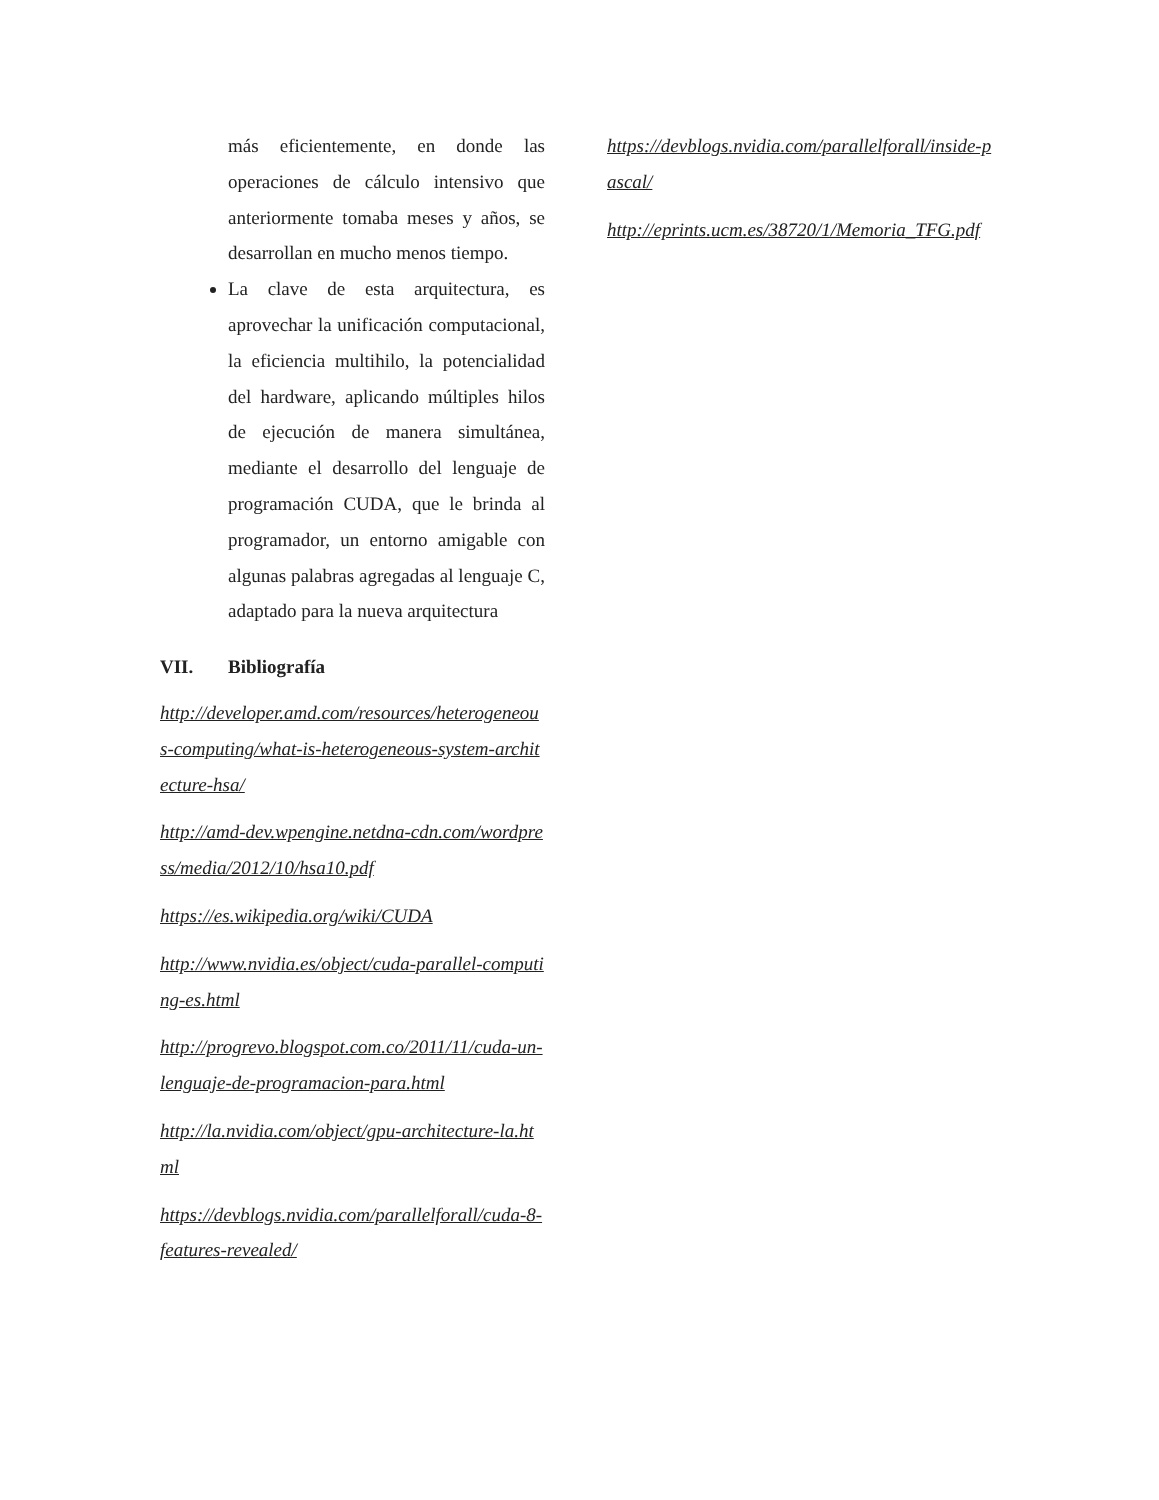más eficientemente, en donde las operaciones de cálculo intensivo que anteriormente tomaba meses y años, se desarrollan en mucho menos tiempo.
La clave de esta arquitectura, es aprovechar la unificación computacional, la eficiencia multihilo, la potencialidad del hardware, aplicando múltiples hilos de ejecución de manera simultánea, mediante el desarrollo del lenguaje de programación CUDA, que le brinda al programador, un entorno amigable con algunas palabras agregadas al lenguaje C, adaptado para la nueva arquitectura
VII. Bibliografía
http://developer.amd.com/resources/heterogeneous-computing/what-is-heterogeneous-system-architecture-hsa/
http://amd-dev.wpengine.netdna-cdn.com/wordpress/media/2012/10/hsa10.pdf
https://es.wikipedia.org/wiki/CUDA
http://www.nvidia.es/object/cuda-parallel-computing-es.html
http://progrevo.blogspot.com.co/2011/11/cuda-un-lenguaje-de-programacion-para.html
http://la.nvidia.com/object/gpu-architecture-la.html
https://devblogs.nvidia.com/parallelforall/cuda-8-features-revealed/
https://devblogs.nvidia.com/parallelforall/inside-pascal/
http://eprints.ucm.es/38720/1/Memoria_TFG.pdf